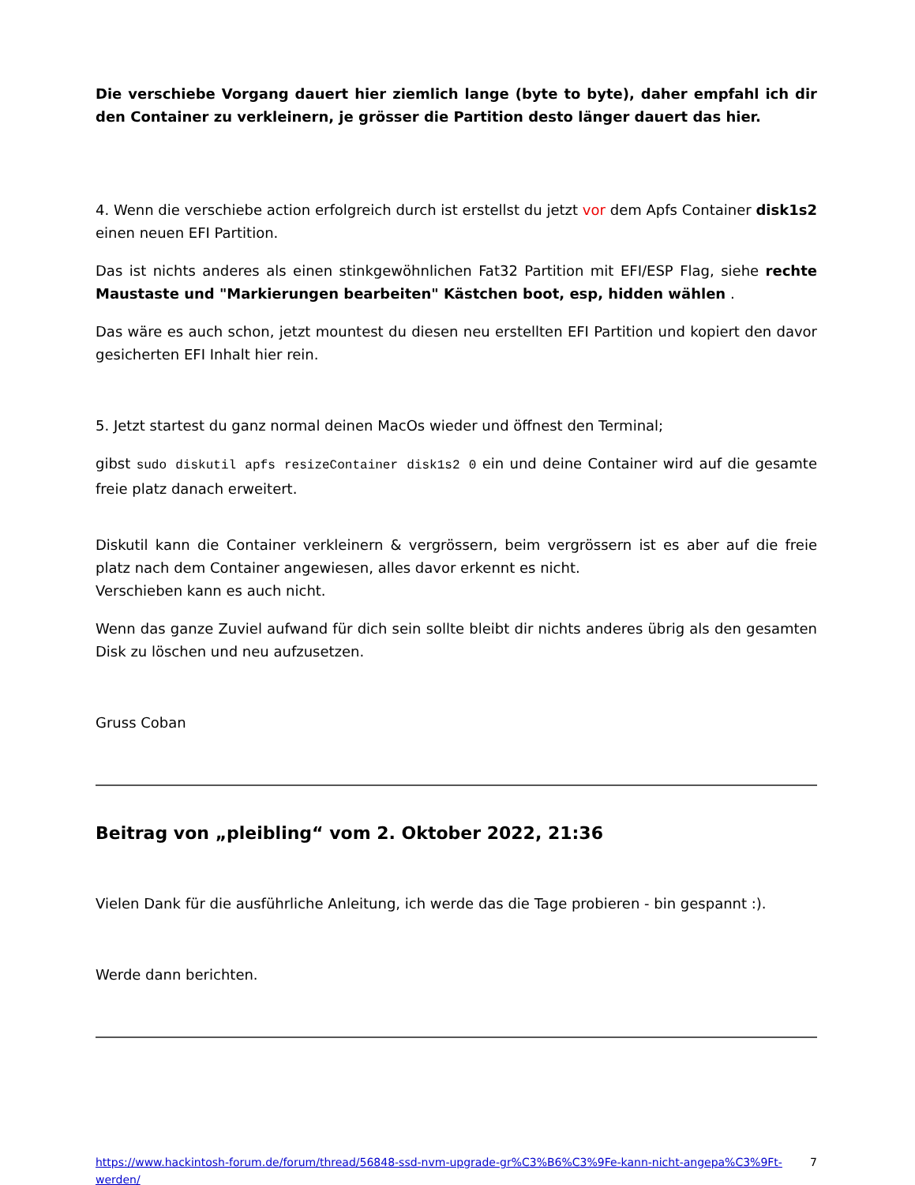Die verschiebe Vorgang dauert hier ziemlich lange (byte to byte), daher empfahl ich dir den Container zu verkleinern, je grösser die Partition desto länger dauert das hier.
4. Wenn die verschiebe action erfolgreich durch ist erstellst du jetzt vor dem Apfs Container disk1s2 einen neuen EFI Partition.
Das ist nichts anderes als einen stinkgewöhnlichen Fat32 Partition mit EFI/ESP Flag, siehe rechte Maustaste und "Markierungen bearbeiten" Kästchen boot, esp, hidden wählen .
Das wäre es auch schon, jetzt mountest du diesen neu erstellten EFI Partition und kopiert den davor gesicherten EFI Inhalt hier rein.
5. Jetzt startest du ganz normal deinen MacOs wieder und öffnest den Terminal;
gibst sudo diskutil apfs resizeContainer disk1s2 0 ein und deine Container wird auf die gesamte freie platz danach erweitert.
Diskutil kann die Container verkleinern & vergrössern, beim vergrössern ist es aber auf die freie platz nach dem Container angewiesen, alles davor erkennt es nicht.
Verschieben kann es auch nicht.
Wenn das ganze Zuviel aufwand für dich sein sollte bleibt dir nichts anderes übrig als den gesamten Disk zu löschen und neu aufzusetzen.
Gruss Coban
Beitrag von „pleibling“ vom 2. Oktober 2022, 21:36
Vielen Dank für die ausführliche Anleitung, ich werde das die Tage probieren - bin gespannt :).
Werde dann berichten.
https://www.hackintosh-forum.de/forum/thread/56848-ssd-nvm-upgrade-gr%C3%B6%C3%9Fe-kann-nicht-angepa%C3%9Ft-werden/ 7